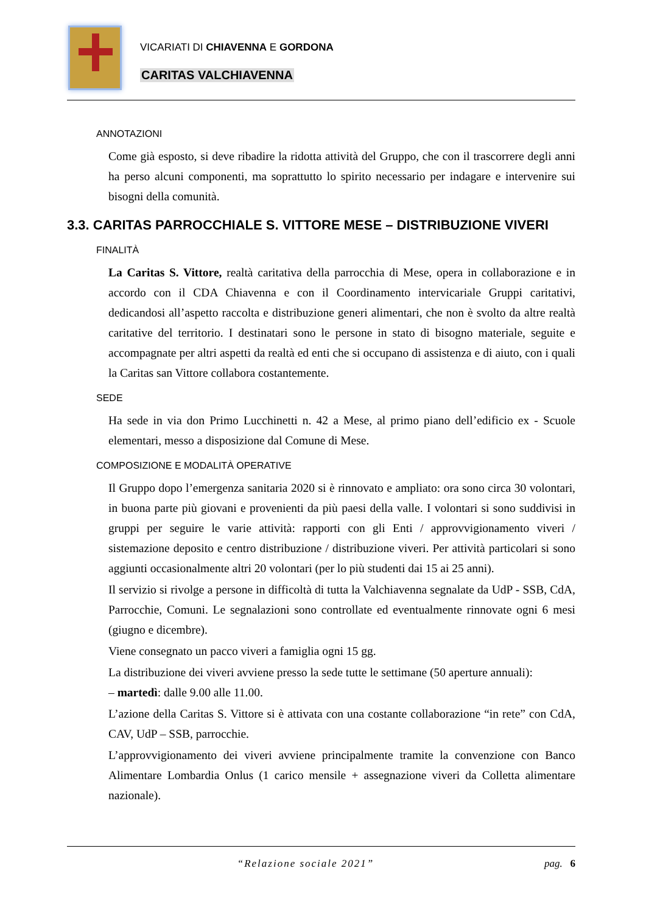VICARIATI DI CHIAVENNA E GORDONA
CARITAS VALCHIAVENNA
ANNOTAZIONI
Come già esposto, si deve ribadire la ridotta attività del Gruppo, che con il trascorrere degli anni ha perso alcuni componenti, ma soprattutto lo spirito necessario per indagare e intervenire sui bisogni della comunità.
3.3. CARITAS PARROCCHIALE S. VITTORE MESE – DISTRIBUZIONE VIVERI
FINALITÀ
La Caritas S. Vittore, realtà caritativa della parrocchia di Mese, opera in collaborazione e in accordo con il CDA Chiavenna e con il Coordinamento intervicariale Gruppi caritativi, dedicandosi all’aspetto raccolta e distribuzione generi alimentari, che non è svolto da altre realtà caritative del territorio. I destinatari sono le persone in stato di bisogno materiale, seguite e accompagnate per altri aspetti da realtà ed enti che si occupano di assistenza e di aiuto, con i quali la Caritas san Vittore collabora costantemente.
SEDE
Ha sede in via don Primo Lucchinetti n. 42 a Mese, al primo piano dell’edificio ex - Scuole elementari, messo a disposizione dal Comune di Mese.
COMPOSIZIONE E MODALITÀ OPERATIVE
Il Gruppo dopo l’emergenza sanitaria 2020 si è rinnovato e ampliato: ora sono circa 30 volontari, in buona parte più giovani e provenienti da più paesi della valle. I volontari si sono suddivisi in gruppi per seguire le varie attività: rapporti con gli Enti / approvvigionamento viveri / sistemazione deposito e centro distribuzione / distribuzione viveri. Per attività particolari si sono aggiunti occasionalmente altri 20 volontari (per lo più studenti dai 15 ai 25 anni).
Il servizio si rivolge a persone in difficoltà di tutta la Valchiavenna segnalate da UdP - SSB, CdA, Parrocchie, Comuni. Le segnalazioni sono controllate ed eventualmente rinnovate ogni 6 mesi (giugno e dicembre).
Viene consegnato un pacco viveri a famiglia ogni 15 gg.
La distribuzione dei viveri avviene presso la sede tutte le settimane (50 aperture annuali):
– martedì: dalle 9.00 alle 11.00.
L’azione della Caritas S. Vittore si è attivata con una costante collaborazione “in rete” con CdA, CAV, UdP – SSB, parrocchie.
L’approvvigionamento dei viveri avviene principalmente tramite la convenzione con Banco Alimentare Lombardia Onlus (1 carico mensile + assegnazione viveri da Colletta alimentare nazionale).
“Relazione sociale 2021” pag. 6